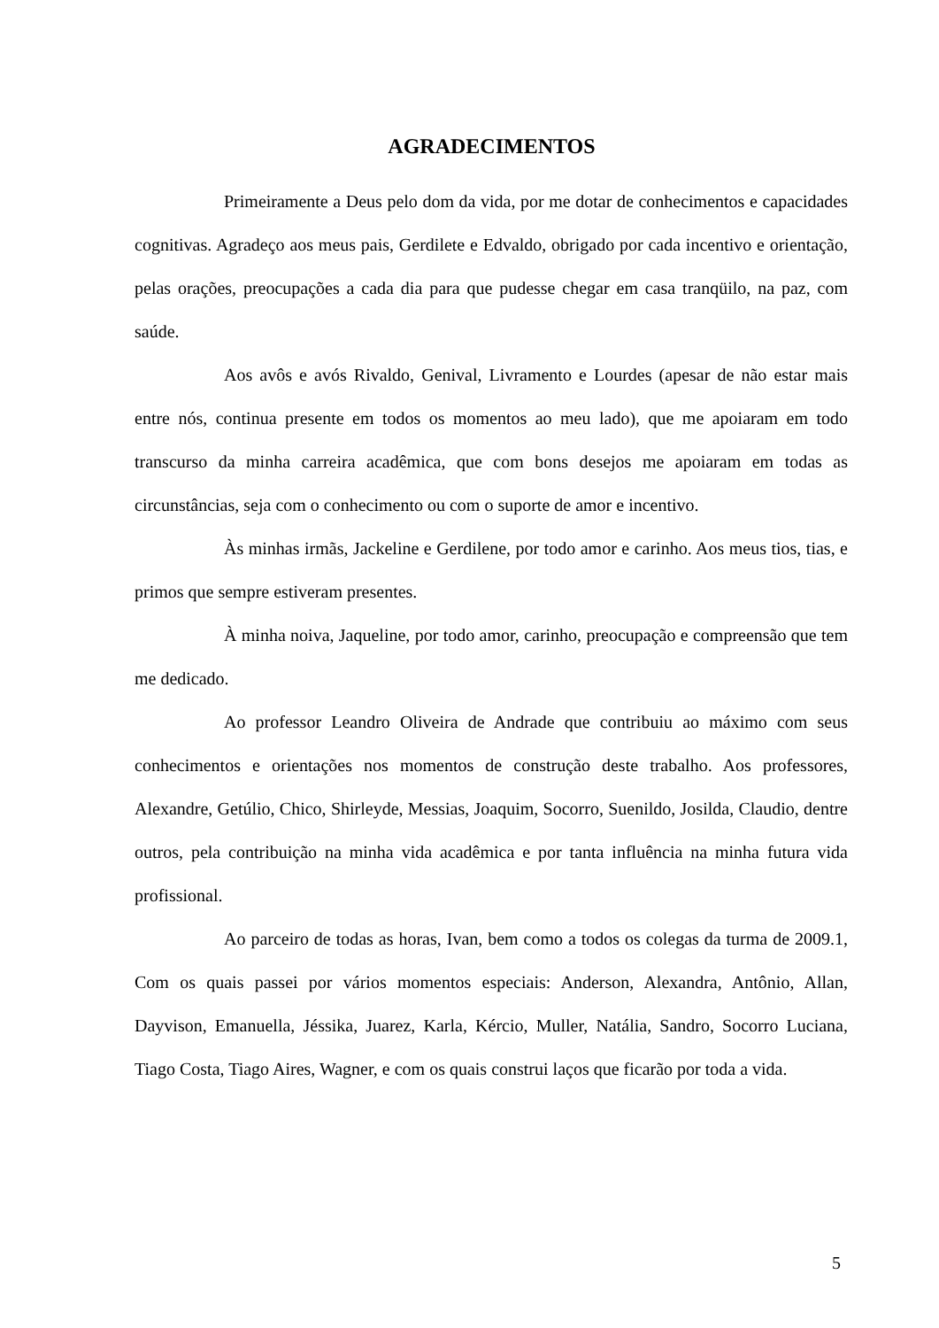AGRADECIMENTOS
Primeiramente a Deus pelo dom da vida, por me dotar de conhecimentos e capacidades cognitivas. Agradeço aos meus pais, Gerdilete e Edvaldo, obrigado por cada incentivo e orientação, pelas orações, preocupações a cada dia para que pudesse chegar em casa tranqüilo, na paz, com saúde.
Aos avôs e avós Rivaldo, Genival, Livramento e Lourdes (apesar de não estar mais entre nós, continua presente em todos os momentos ao meu lado), que me apoiaram em todo transcurso da minha carreira acadêmica, que com bons desejos me apoiaram em todas as circunstâncias, seja com o conhecimento ou com o suporte de amor e incentivo.
Às minhas irmãs, Jackeline e Gerdilene, por todo amor e carinho. Aos meus tios, tias, e primos que sempre estiveram presentes.
À minha noiva, Jaqueline, por todo amor, carinho, preocupação e compreensão que tem me dedicado.
Ao professor Leandro Oliveira de Andrade que contribuiu ao máximo com seus conhecimentos e orientações nos momentos de construção deste trabalho. Aos professores, Alexandre, Getúlio, Chico, Shirleyde, Messias, Joaquim, Socorro, Suenildo, Josilda, Claudio, dentre outros, pela contribuição na minha vida acadêmica e por tanta influência na minha futura vida profissional.
Ao parceiro de todas as horas, Ivan, bem como a todos os colegas da turma de 2009.1, Com os quais passei por vários momentos especiais: Anderson, Alexandra, Antônio, Allan, Dayvison, Emanuella, Jéssika, Juarez, Karla, Kércio, Muller, Natália, Sandro, Socorro Luciana, Tiago Costa, Tiago Aires, Wagner, e com os quais construi laços que ficarão por toda a vida.
5